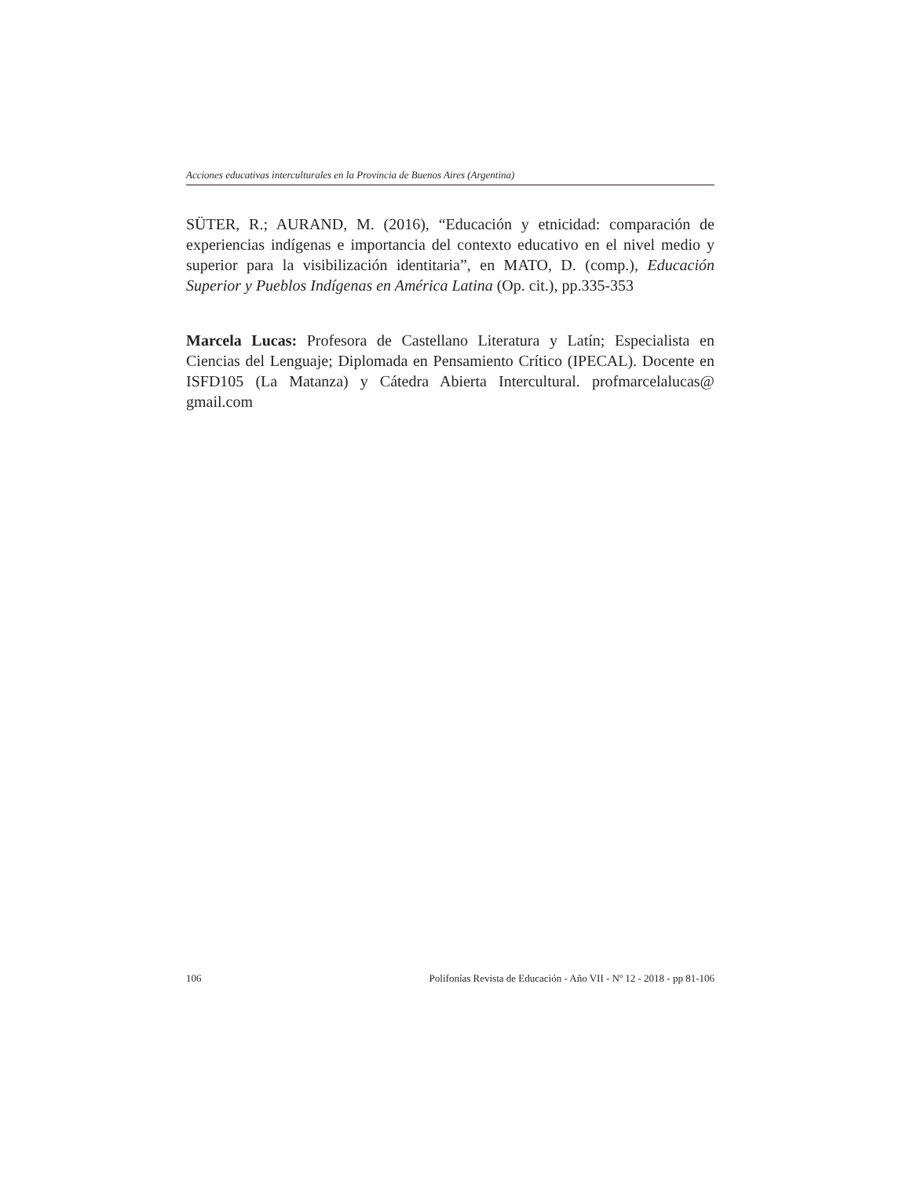Acciones educativas interculturales en la Provincia de Buenos Aires (Argentina)
SÜTER, R.; AURAND, M. (2016), “Educación y etnicidad: comparación de experiencias indígenas e importancia del contexto educativo en el nivel medio y superior para la visibilización identitaria”, en MATO, D. (comp.), Educación Superior y Pueblos Indígenas en América Latina (Op. cit.), pp.335-353
Marcela Lucas: Profesora de Castellano Literatura y Latín; Especialista en Ciencias del Lenguaje; Diplomada en Pensamiento Crítico (IPECAL). Docente en ISFD105 (La Matanza) y Cátedra Abierta Intercultural. profmarcelalucas@ gmail.com
106 Polifonías Revista de Educación - Año VII - Nº 12 - 2018 - pp 81-106